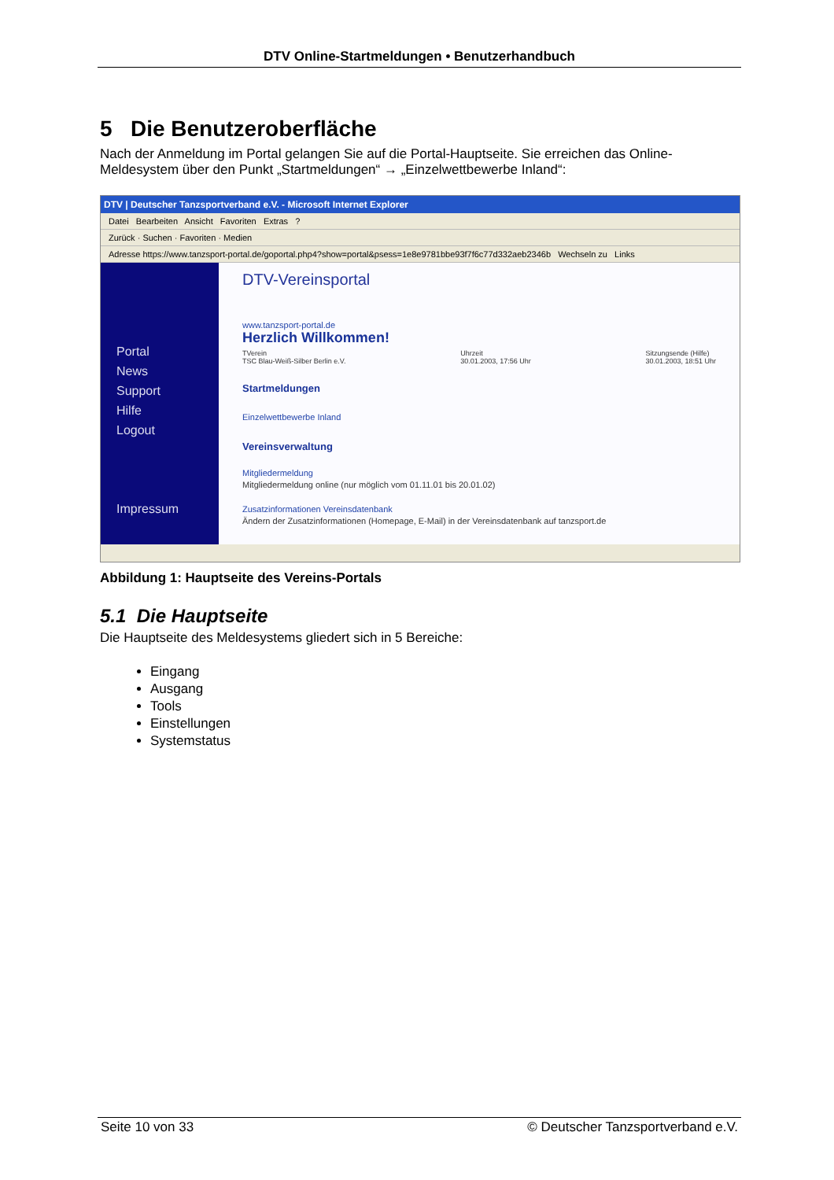DTV Online-Startmeldungen • Benutzerhandbuch
5 Die Benutzeroberfläche
Nach der Anmeldung im Portal gelangen Sie auf die Portal-Hauptseite. Sie erreichen das Online-Meldesystem über den Punkt „Startmeldungen“ → „Einzelwettbewerbe Inland“:
DTV | Deutscher Tanzsportverband e.V. - Microsoft Internet Explorer
Datei Bearbeiten Ansicht Favoriten Extras ?
Zurück · Suchen · Favoriten · Medien
Adresse https://www.tanzsport-portal.de/goportal.php4?show=portal&psess=1e8e9781bbe93f7f6c77d332aeb2346b Wechseln zu Links
Portal
News
Support
Hilfe
Logout
Impressum
DTV-Vereinsportal
www.tanzsport-portal.de
Herzlich Willkommen!
TVerein
TSC Blau-Weiß-Silber Berlin e.V. Uhrzeit
30.01.2003, 17:56 Uhr Sitzungsende (Hilfe)
30.01.2003, 18:51 Uhr
Startmeldungen
Einzelwettbewerbe Inland
Vereinsverwaltung
Mitgliedermeldung
Mitgliedermeldung online (nur möglich vom 01.11.01 bis 20.01.02)
Zusatzinformationen Vereinsdatenbank
Ändern der Zusatzinformationen (Homepage, E-Mail) in der Vereinsdatenbank auf tanzsport.de
Abbildung 1: Hauptseite des Vereins-Portals
5.1 Die Hauptseite
Die Hauptseite des Meldesystems gliedert sich in 5 Bereiche:
Eingang
Ausgang
Tools
Einstellungen
Systemstatus
Seite 10 von 33 © Deutscher Tanzsportverband e.V.